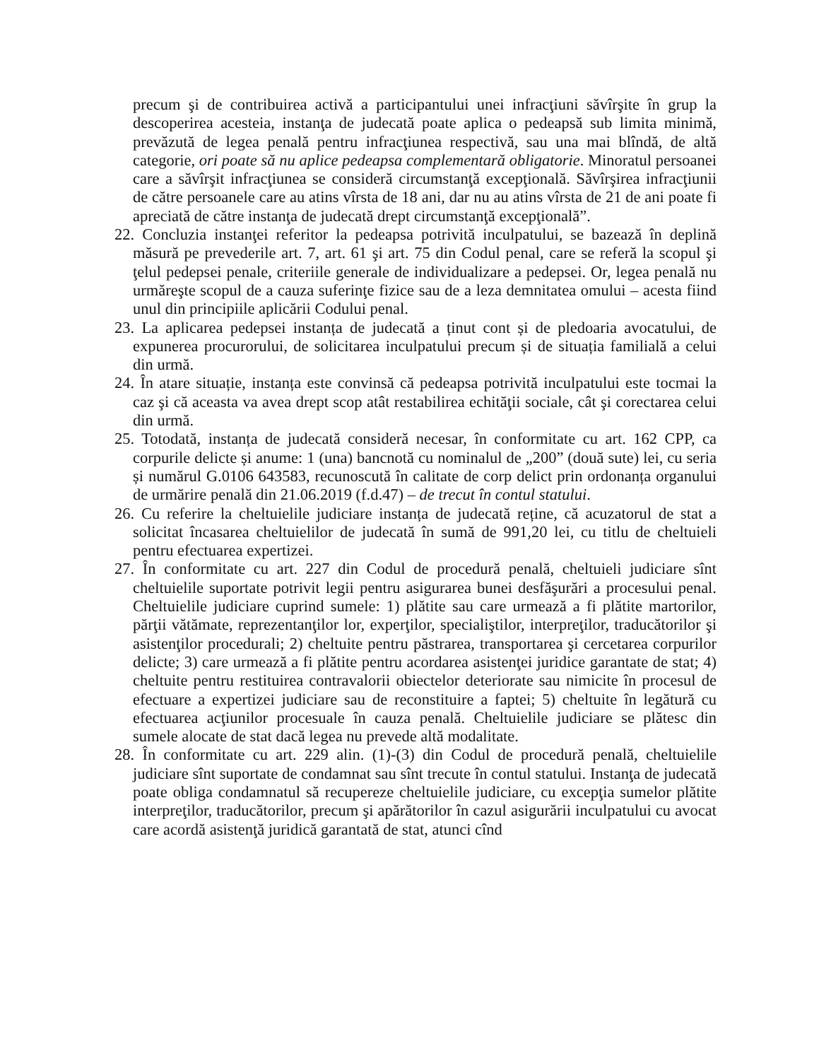precum şi de contribuirea activă a participantului unei infracţiuni săvîrşite în grup la descoperirea acesteia, instanţa de judecată poate aplica o pedeapsă sub limita minimă, prevăzută de legea penală pentru infracţiunea respectivă, sau una mai blîndă, de altă categorie, ori poate să nu aplice pedeapsa complementară obligatorie. Minoratul persoanei care a săvîrşit infracţiunea se consideră circumstanţă excepţională. Săvîrşirea infracţiunii de către persoanele care au atins vîrsta de 18 ani, dar nu au atins vîrsta de 21 de ani poate fi apreciată de către instanţa de judecată drept circumstanţă excepţională”.
22. Concluzia instanţei referitor la pedeapsa potrivită inculpatului, se bazează în deplină măsură pe prevederile art. 7, art. 61 şi art. 75 din Codul penal, care se referă la scopul şi ţelul pedepsei penale, criteriile generale de individualizare a pedepsei. Or, legea penală nu urmăreşte scopul de a cauza suferinţe fizice sau de a leza demnitatea omului – acesta fiind unul din principiile aplicării Codului penal.
23. La aplicarea pedepsei instanța de judecată a ținut cont și de pledoaria avocatului, de expunerea procurorului, de solicitarea inculpatului precum și de situația familială a celui din urmă.
24. În atare situație, instanța este convinsă că pedeapsa potrivită inculpatului este tocmai la caz şi că aceasta va avea drept scop atât restabilirea echităţii sociale, cât şi corectarea celui din urmă.
25. Totodată, instanța de judecată consideră necesar, în conformitate cu art. 162 CPP, ca corpurile delicte și anume: 1 (una) bancnotă cu nominalul de „200” (două sute) lei, cu seria și numărul G.0106 643583, recunoscută în calitate de corp delict prin ordonanța organului de urmărire penală din 21.06.2019 (f.d.47) – de trecut în contul statului.
26. Cu referire la cheltuielile judiciare instanța de judecată reține, că acuzatorul de stat a solicitat încasarea cheltuielilor de judecată în sumă de 991,20 lei, cu titlu de cheltuieli pentru efectuarea expertizei.
27. În conformitate cu art. 227 din Codul de procedură penală, cheltuieli judiciare sînt cheltuielile suportate potrivit legii pentru asigurarea bunei desfăşurări a procesului penal. Cheltuielile judiciare cuprind sumele: 1) plătite sau care urmează a fi plătite martorilor, părţii vătămate, reprezentanţilor lor, experţilor, specialiştilor, interpreţilor, traducătorilor şi asistenţilor procedurali; 2) cheltuite pentru păstrarea, transportarea şi cercetarea corpurilor delicte; 3) care urmează a fi plătite pentru acordarea asistenţei juridice garantate de stat; 4) cheltuite pentru restituirea contravalorii obiectelor deteriorate sau nimicite în procesul de efectuare a expertizei judiciare sau de reconstituire a faptei; 5) cheltuite în legătură cu efectuarea acţiunilor procesuale în cauza penală. Cheltuielile judiciare se plătesc din sumele alocate de stat dacă legea nu prevede altă modalitate.
28. În conformitate cu art. 229 alin. (1)-(3) din Codul de procedură penală, cheltuielile judiciare sînt suportate de condamnat sau sînt trecute în contul statului. Instanţa de judecată poate obliga condamnatul să recupereze cheltuielile judiciare, cu excepţia sumelor plătite interpreţilor, traducătorilor, precum şi apărătorilor în cazul asigurării inculpatului cu avocat care acordă asistenţă juridică garantată de stat, atunci cînd